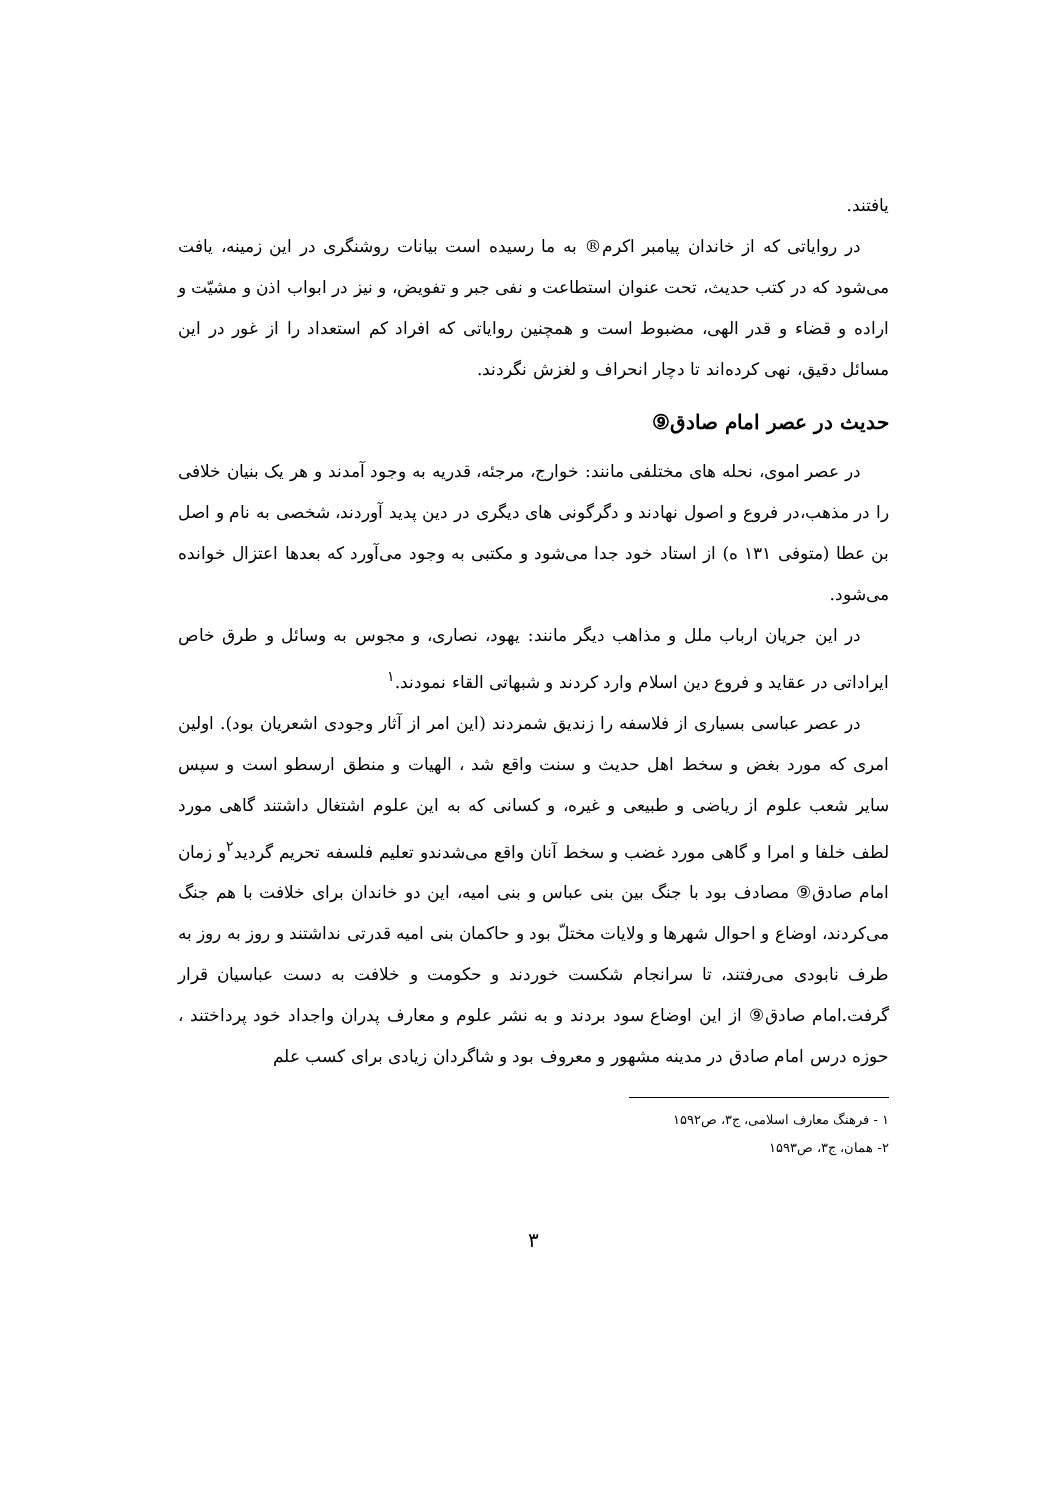یافتند.
در روایاتی که از خاندان پیامبر اکرم® به ما رسیده است بیانات روشنگری در این زمینه، یافت می‌شود که در کتب حدیث، تحت عنوان استطاعت و نفی جبر و تفویض، و نیز در ابواب اذن و مشیّت و اراده و قضاء و قدر الهی، مضبوط است و همچنین روایاتی که افراد کم استعداد را از غور در این مسائل دقیق، نهی کرده‌اند تا دچار انحراف و لغزش نگردند.
حدیث در عصر امام صادق⑨
در عصر اموی، نحله های مختلفی مانند: خوارج، مرجئه، قدریه به وجود آمدند و هر یک بنیان خلافی را در مذهب،در فروع و اصول نهادند و دگرگونی های دیگری در دین پدید آوردند، شخصی به نام و اصل بن عطا (متوفی ۱۳۱ ه) از استاد خود جدا می‌شود و مکتبی به وجود می‌آورد که بعدها اعتزال خوانده می‌شود.
در این جریان ارباب ملل و مذاهب دیگر مانند: یهود، نصاری، و مجوس به وسائل و طرق خاص ایراداتی در عقاید و فروع دین اسلام وارد کردند و شبهاتی القاء نمودند.<sup>۱</sup>
در عصر عباسی بسیاری از فلاسفه را زندیق شمردند (این امر از آثار وجودی اشعریان بود). اولین امری که مورد بغض و سخط اهل حدیث و سنت واقع شد ، الهیات و منطق ارسطو است و سپس سایر شعب علوم از ریاضی و طبیعی و غیره، و کسانی که به این علوم اشتغال داشتند گاهی مورد لطف خلفا و امرا و گاهی مورد غضب و سخط آنان واقع می‌شدندو تعلیم فلسفه تحریم گردید<sup>۲</sup>و زمان امام صادق⑨ مصادف بود با جنگ بین بنی عباس و بنی امیه، این دو خاندان برای خلافت با هم جنگ می‌کردند، اوضاع و احوال شهرها و ولایات مختلّ بود و حاکمان بنی امیه قدرتی نداشتند و روز به روز به طرف نابودی می‌رفتند، تا سرانجام شکست خوردند و حکومت و خلافت به دست عباسیان قرار گرفت.امام صادق⑨ از این اوضاع سود بردند و به نشر علوم و معارف پدران واجداد خود پرداختند ، حوزه درس امام صادق در مدینه مشهور و معروف بود و شاگردان زیادی برای کسب علم
۱ - فرهنگ معارف اسلامی، ج۳، ص۱۵۹۲
۲- همان، ج۳، ص۱۵۹۳
۳